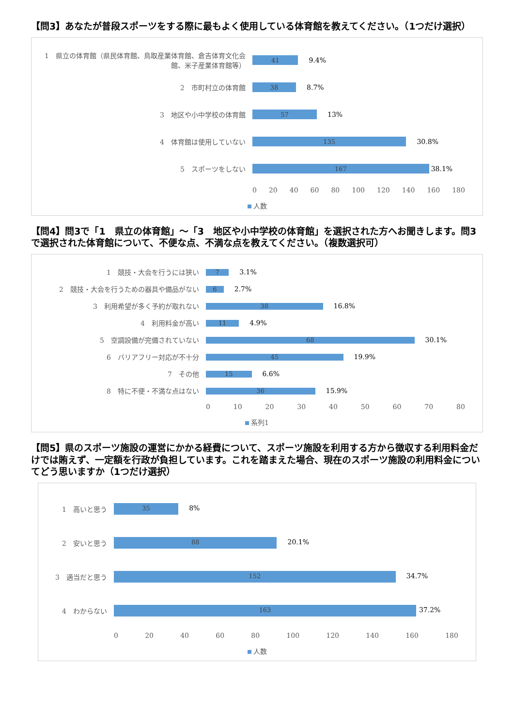【問3】あなたが普段スポーツをする際に最もよく使用している体育館を教えてください。（1つだけ選択）
1　県立の体育館（県民体育館、鳥取産業体育館、倉吉体育文化会館、米子産業体育館等）
41 9.4%
2　市町村立の体育館
38 8.7%
3　地区や小中学校の体育館
57 13%
4　体育館は使用していない
135 30.8%
5　スポーツをしない
167 38.1%
0 20 40 60 80 100 120 140 160 180
人数
【問4】問3で「1　県立の体育館」～「3　地区や小中学校の体育館」を選択された方へお聞きします。問3で選択された体育館について、不便な点、不満な点を教えてください。（複数選択可）
1　競技・大会を行うには狭い
7 3.1%
2　競技・大会を行うための器具や備品がない
6 2.7%
3　利用希望が多く予約が取れない
38 16.8%
4　利用料金が高い
11 4.9%
5　空調設備が完備されていない
68 30.1%
6　バリアフリー対応が不十分
45 19.9%
7　その他
15 6.6%
8　特に不便・不満な点はない
36 15.9%
0 10 20 30 40 50 60 70 80
系列1
【問5】県のスポーツ施設の運営にかかる経費について、スポーツ施設を利用する方から徴収する利用料金だけでは賄えず、一定額を行政が負担しています。これを踏まえた場合、現在のスポーツ施設の利用料金についてどう思いますか（1つだけ選択）
1　高いと思う
35 8%
2　安いと思う
88 20.1%
3　適当だと思う
152 34.7%
4　わからない
163 37.2%
0 20 40 60 80 100 120 140 160 180
人数